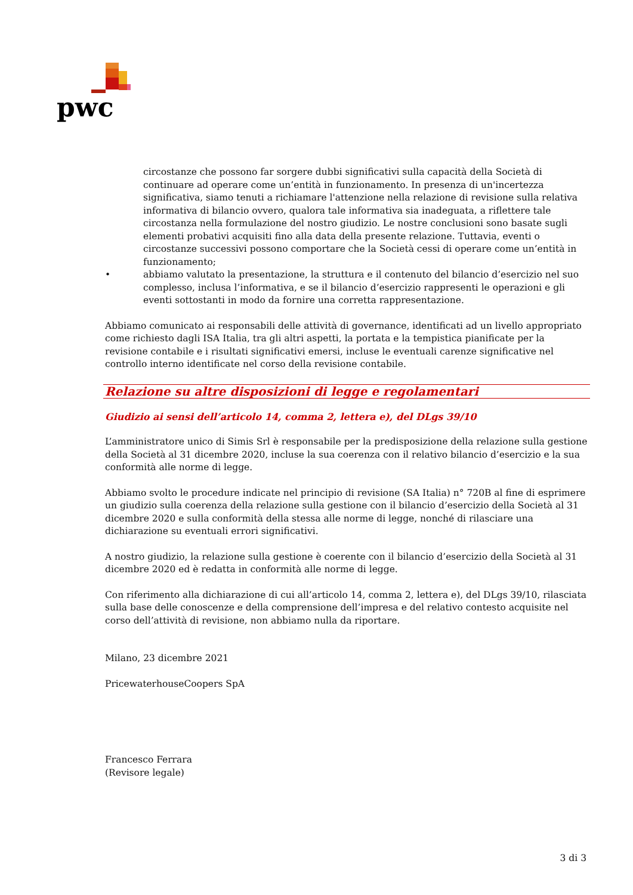pwc
circostanze che possono far sorgere dubbi significativi sulla capacità della Società di continuare ad operare come un’entità in funzionamento. In presenza di un'incertezza significativa, siamo tenuti a richiamare l'attenzione nella relazione di revisione sulla relativa informativa di bilancio ovvero, qualora tale informativa sia inadeguata, a riflettere tale circostanza nella formulazione del nostro giudizio. Le nostre conclusioni sono basate sugli elementi probativi acquisiti fino alla data della presente relazione. Tuttavia, eventi o circostanze successivi possono comportare che la Società cessi di operare come un’entità in funzionamento;
• abbiamo valutato la presentazione, la struttura e il contenuto del bilancio d’esercizio nel suo complesso, inclusa l’informativa, e se il bilancio d’esercizio rappresenti le operazioni e gli eventi sottostanti in modo da fornire una corretta rappresentazione.
Abbiamo comunicato ai responsabili delle attività di governance, identificati ad un livello appropriato come richiesto dagli ISA Italia, tra gli altri aspetti, la portata e la tempistica pianificate per la revisione contabile e i risultati significativi emersi, incluse le eventuali carenze significative nel controllo interno identificate nel corso della revisione contabile.
Relazione su altre disposizioni di legge e regolamentari
Giudizio ai sensi dell’articolo 14, comma 2, lettera e), del DLgs 39/10
L’amministratore unico di Simis Srl è responsabile per la predisposizione della relazione sulla gestione della Società al 31 dicembre 2020, incluse la sua coerenza con il relativo bilancio d’esercizio e la sua conformità alle norme di legge.
Abbiamo svolto le procedure indicate nel principio di revisione (SA Italia) n° 720B al fine di esprimere un giudizio sulla coerenza della relazione sulla gestione con il bilancio d’esercizio della Società al 31 dicembre 2020 e sulla conformità della stessa alle norme di legge, nonché di rilasciare una dichiarazione su eventuali errori significativi.
A nostro giudizio, la relazione sulla gestione è coerente con il bilancio d’esercizio della Società al 31 dicembre 2020 ed è redatta in conformità alle norme di legge.
Con riferimento alla dichiarazione di cui all’articolo 14, comma 2, lettera e), del DLgs 39/10, rilasciata sulla base delle conoscenze e della comprensione dell’impresa e del relativo contesto acquisite nel corso dell’attività di revisione, non abbiamo nulla da riportare.
Milano, 23 dicembre 2021
PricewaterhouseCoopers SpA
Francesco Ferrara
(Revisore legale)
3 di 3